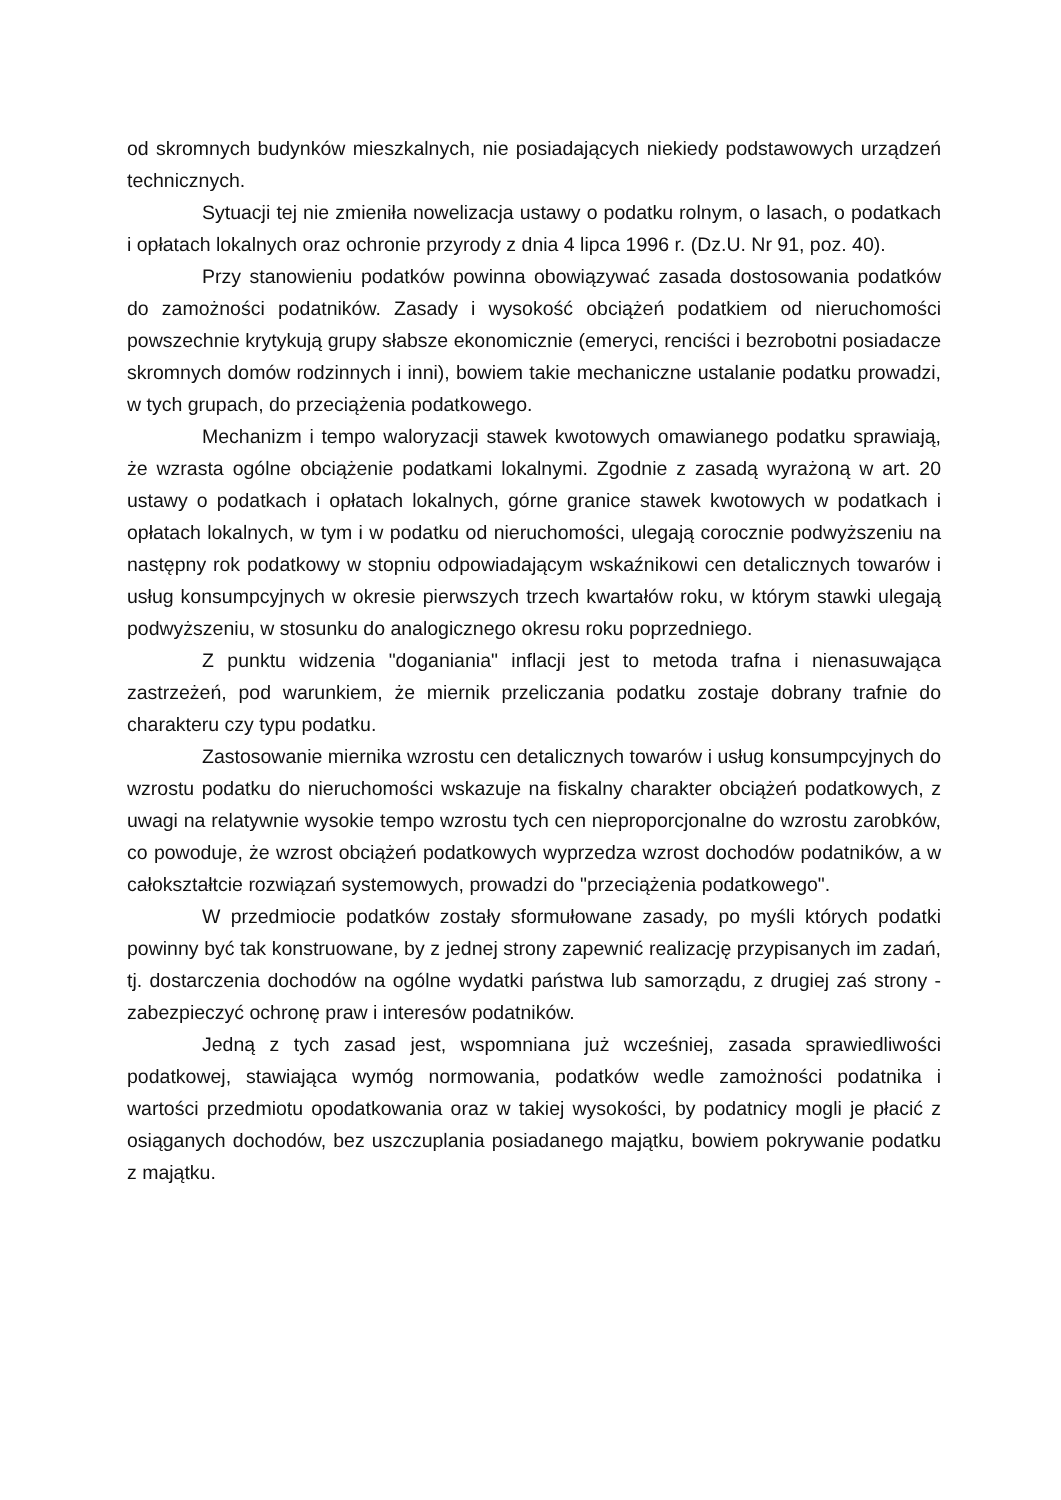od skromnych budynków mieszkalnych, nie posiadających niekiedy podstawowych urządzeń technicznych.
Sytuacji tej nie zmieniła nowelizacja ustawy o podatku rolnym, o lasach, o podatkach i opłatach lokalnych oraz ochronie przyrody z dnia 4 lipca 1996 r. (Dz.U. Nr 91, poz. 40).
Przy stanowieniu podatków powinna obowiązywać zasada dostosowania podatków do zamożności podatników. Zasady i wysokość obciążeń podatkiem od nieruchomości powszechnie krytykują grupy słabsze ekonomicznie (emeryci, renciści i bezrobotni posiadacze skromnych domów rodzinnych i inni), bowiem takie mechaniczne ustalanie podatku prowadzi, w tych grupach, do przeciążenia podatkowego.
Mechanizm i tempo waloryzacji stawek kwotowych omawianego podatku sprawiają, że wzrasta ogólne obciążenie podatkami lokalnymi. Zgodnie z zasadą wyrażoną w art. 20 ustawy o podatkach i opłatach lokalnych, górne granice stawek kwotowych w podatkach i opłatach lokalnych, w tym i w podatku od nieruchomości, ulegają corocznie podwyższeniu na następny rok podatkowy w stopniu odpowiadającym wskaźnikowi cen detalicznych towarów i usług konsumpcyjnych w okresie pierwszych trzech kwartałów roku, w którym stawki ulegają podwyższeniu, w stosunku do analogicznego okresu roku poprzedniego.
Z punktu widzenia "doganiania" inflacji jest to metoda trafna i nienasuwająca zastrzeżeń, pod warunkiem, że miernik przeliczania podatku zostaje dobrany trafnie do charakteru czy typu podatku.
Zastosowanie miernika wzrostu cen detalicznych towarów i usług konsumpcyjnych do wzrostu podatku do nieruchomości wskazuje na fiskalny charakter obciążeń podatkowych, z uwagi na relatywnie wysokie tempo wzrostu tych cen nieproporcjonalne do wzrostu zarobków, co powoduje, że wzrost obciążeń podatkowych wyprzedza wzrost dochodów podatników, a w całokształtcie rozwiązań systemowych, prowadzi do "przeciążenia podatkowego".
W przedmiocie podatków zostały sformułowane zasady, po myśli których podatki powinny być tak konstruowane, by z jednej strony zapewnić realizację przypisanych im zadań, tj. dostarczenia dochodów na ogólne wydatki państwa lub samorządu, z drugiej zaś strony - zabezpieczyć ochronę praw i interesów podatników.
Jedną z tych zasad jest, wspomniana już wcześniej, zasada sprawiedliwości podatkowej, stawiająca wymóg normowania, podatków wedle zamożności podatnika i wartości przedmiotu opodatkowania oraz w takiej wysokości, by podatnicy mogli je płacić z osiąganych dochodów, bez uszczuplania posiadanego majątku, bowiem pokrywanie podatku z majątku.